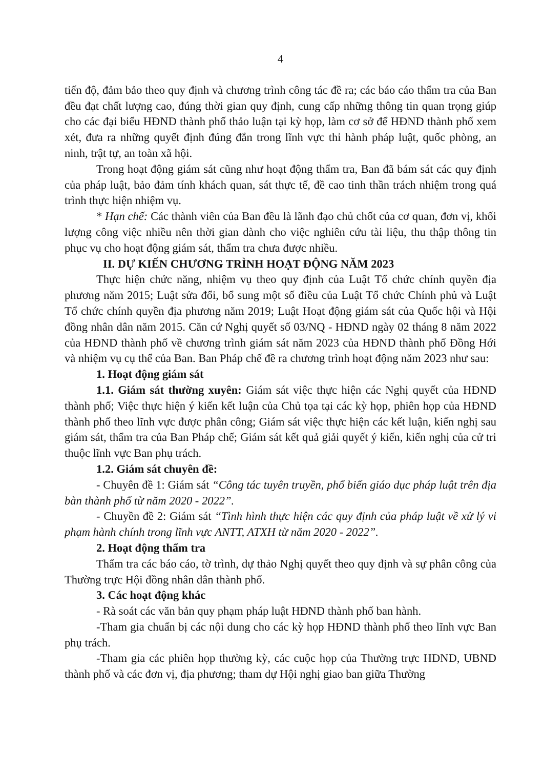4
tiến độ, đảm bảo theo quy định và chương trình công tác đề ra; các báo cáo thẩm tra của Ban đều đạt chất lượng cao, đúng thời gian quy định, cung cấp những thông tin quan trọng giúp cho các đại biểu HĐND thành phố thảo luận tại kỳ họp, làm cơ sở để HĐND thành phố xem xét, đưa ra những quyết định đúng đắn trong lĩnh vực thi hành pháp luật, quốc phòng, an ninh, trật tự, an toàn xã hội.
Trong hoạt động giám sát cũng như hoạt động thẩm tra, Ban đã bám sát các quy định của pháp luật, bảo đảm tính khách quan, sát thực tế, đề cao tinh thần trách nhiệm trong quá trình thực hiện nhiệm vụ.
* Hạn chế: Các thành viên của Ban đều là lãnh đạo chủ chốt của cơ quan, đơn vị, khối lượng công việc nhiều nên thời gian dành cho việc nghiên cứu tài liệu, thu thập thông tin phục vụ cho hoạt động giám sát, thẩm tra chưa được nhiều.
II. DỰ KIẾN CHƯƠNG TRÌNH HOẠT ĐỘNG NĂM 2023
Thực hiện chức năng, nhiệm vụ theo quy định của Luật Tổ chức chính quyền địa phương năm 2015; Luật sửa đổi, bổ sung một số điều của Luật Tổ chức Chính phủ và Luật Tổ chức chính quyền địa phương năm 2019; Luật Hoạt động giám sát của Quốc hội và Hội đồng nhân dân năm 2015. Căn cứ Nghị quyết số 03/NQ - HĐND ngày 02 tháng 8 năm 2022 của HĐND thành phố về chương trình giám sát năm 2023 của HĐND thành phố Đồng Hới và nhiệm vụ cụ thể của Ban. Ban Pháp chế đề ra chương trình hoạt động năm 2023 như sau:
1. Hoạt động giám sát
1.1. Giám sát thường xuyên: Giám sát việc thực hiện các Nghị quyết của HĐND thành phố; Việc thực hiện ý kiến kết luận của Chủ tọa tại các kỳ họp, phiên họp của HĐND thành phố theo lĩnh vực được phân công; Giám sát việc thực hiện các kết luận, kiến nghị sau giám sát, thẩm tra của Ban Pháp chế; Giám sát kết quả giải quyết ý kiến, kiến nghị của cử tri thuộc lĩnh vực Ban phụ trách.
1.2. Giám sát chuyên đề:
- Chuyên đề 1: Giám sát “Công tác tuyên truyền, phổ biến giáo dục pháp luật trên địa bàn thành phố từ năm 2020 - 2022”.
- Chuyền đề 2: Giám sát “Tình hình thực hiện các quy định của pháp luật về xử lý vi phạm hành chính trong lĩnh vực ANTT, ATXH từ năm 2020 - 2022”.
2. Hoạt động thẩm tra
Thẩm tra các báo cáo, tờ trình, dự thảo Nghị quyết theo quy định và sự phân công của Thường trực Hội đồng nhân dân thành phố.
3. Các hoạt động khác
- Rà soát các văn bản quy phạm pháp luật HĐND thành phố ban hành.
-Tham gia chuẩn bị các nội dung cho các kỳ họp HĐND thành phố theo lĩnh vực Ban phụ trách.
-Tham gia các phiên họp thường kỳ, các cuộc họp của Thường trực HĐND, UBND thành phố và các đơn vị, địa phương; tham dự Hội nghị giao ban giữa Thường